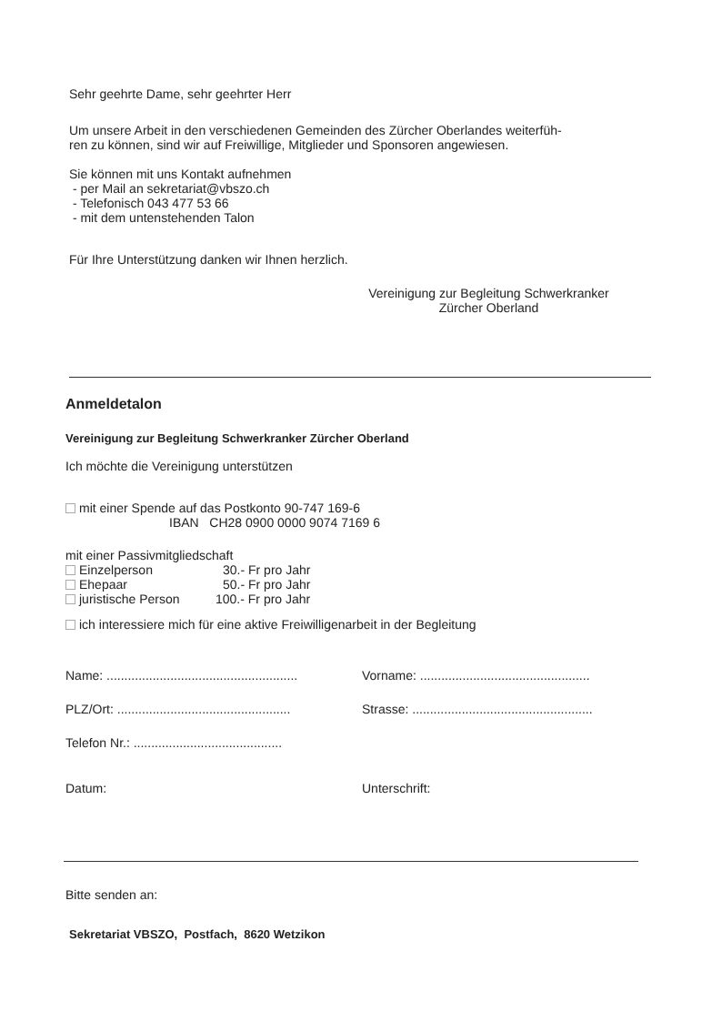Sehr geehrte Dame, sehr geehrter Herr
Um unsere Arbeit in den verschiedenen Gemeinden des Zürcher Oberlandes weiterfüh-
ren zu können, sind wir auf Freiwillige, Mitglieder und Sponsoren angewiesen.
Sie können mit uns Kontakt aufnehmen
- per Mail an sekretariat@vbszo.ch
- Telefonisch 043 477 53 66
- mit dem untenstehenden Talon
Für Ihre Unterstützung danken wir Ihnen herzlich.
Vereinigung zur Begleitung Schwerkranker
Zürcher Oberland
Anmeldetalon
Vereinigung zur Begleitung Schwerkranker Zürcher Oberland
Ich möchte die Vereinigung unterstützen
mit einer Spende auf das Postkonto 90-747 169-6
IBAN CH28 0900 0000 9074 7169 6
mit einer Passivmitgliedschaft
Einzelperson 30.- Fr pro Jahr
Ehepaar 50.- Fr pro Jahr
juristische Person 100.- Fr pro Jahr
ich interessiere mich für eine aktive Freiwilligenarbeit in der Begleitung
Name: ...................................................... Vorname: ................................................
PLZ/Ort: ................................................. Strasse: ...................................................
Telefon Nr.: ..........................................
Datum: Unterschrift:
Bitte senden an:
Sekretariat VBSZO, Postfach, 8620 Wetzikon